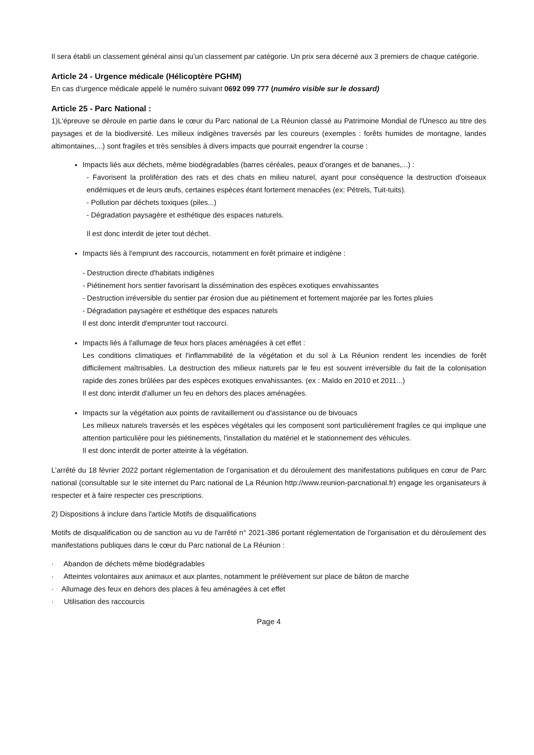Il sera établi un classement général ainsi qu’un classement par catégorie. Un prix sera décerné aux 3 premiers de chaque catégorie.
Article 24 - Urgence médicale (Hélicoptère PGHM)
En cas d'urgence médicale appelé le numéro suivant 0692 099 777 (numéro visible sur le dossard)
Article 25 - Parc National :
1)L'épreuve se déroule en partie dans le cœur du Parc national de La Réunion classé au Patrimoine Mondial de l'Unesco au titre des paysages et de la biodiversité. Les milieux indigènes traversés par les coureurs (exemples : forêts humides de montagne, landes altimontaines,...) sont fragiles et très sensibles à divers impacts que pourrait engendrer la course :
Impacts liés aux déchets, même biodégradables (barres céréales, peaux d’oranges et de bananes,...) :
- Favorisent la prolifération des rats et des chats en milieu naturel, ayant pour conséquence la destruction d'oiseaux endémiques et de leurs œufs, certaines espèces étant fortement menacées (ex: Pétrels, Tuit-tuits).
- Pollution par déchets toxiques (piles...)
- Dégradation paysagère et esthétique des espaces naturels.
Il est donc interdit de jeter tout déchet.
Impacts liés à l'emprunt des raccourcis, notamment en forêt primaire et indigène :
- Destruction directe d'habitats indigènes
- Piétinement hors sentier favorisant la dissémination des espèces exotiques envahissantes
- Destruction irréversible du sentier par érosion due au piétinement et fortement majorée par les fortes pluies
- Dégradation paysagère et esthétique des espaces naturels
Il est donc interdit d'emprunter tout raccourci.
Impacts liés à l'allumage de feux hors places aménagées à cet effet :
Les conditions climatiques et l'inflammabilité de la végétation et du sol à La Réunion rendent les incendies de forêt difficilement maîtrisables. La destruction des milieux naturels par le feu est souvent irréversible du fait de la colonisation rapide des zones brûlées par des espèces exotiques envahissantes. (ex : Maïdo en 2010 et 2011...)
Il est donc interdit d'allumer un feu en dehors des places aménagées.
Impacts sur la végétation aux points de ravitaillement ou d'assistance ou de bivouacs
Les milieux naturels traversés et les espèces végétales qui les composent sont particulièrement fragiles ce qui implique une attention particulière pour les piétinements, l'installation du matériel et le stationnement des véhicules.
Il est donc interdit de porter atteinte à la végétation.
L’arrêté du 18 février 2022 portant réglementation de l’organisation et du déroulement des manifestations publiques en cœur de Parc national (consultable sur le site internet du Parc national de La Réunion http://www.reunion-parcnational.fr) engage les organisateurs à respecter et à faire respecter ces prescriptions.
2) Dispositions à inclure dans l'article Motifs de disqualifications
Motifs de disqualification ou de sanction au vu de l'arrêté n° 2021-386 portant réglementation de l'organisation et du déroulement des manifestations publiques dans le cœur du Parc national de La Réunion :
· Abandon de déchets même biodégradables
· Atteintes volontaires aux animaux et aux plantes, notamment le prélèvement sur place de bâton de marche
· Allumage des feux en dehors des places à feu aménagées à cet effet
· Utilisation des raccourcis
Page 4